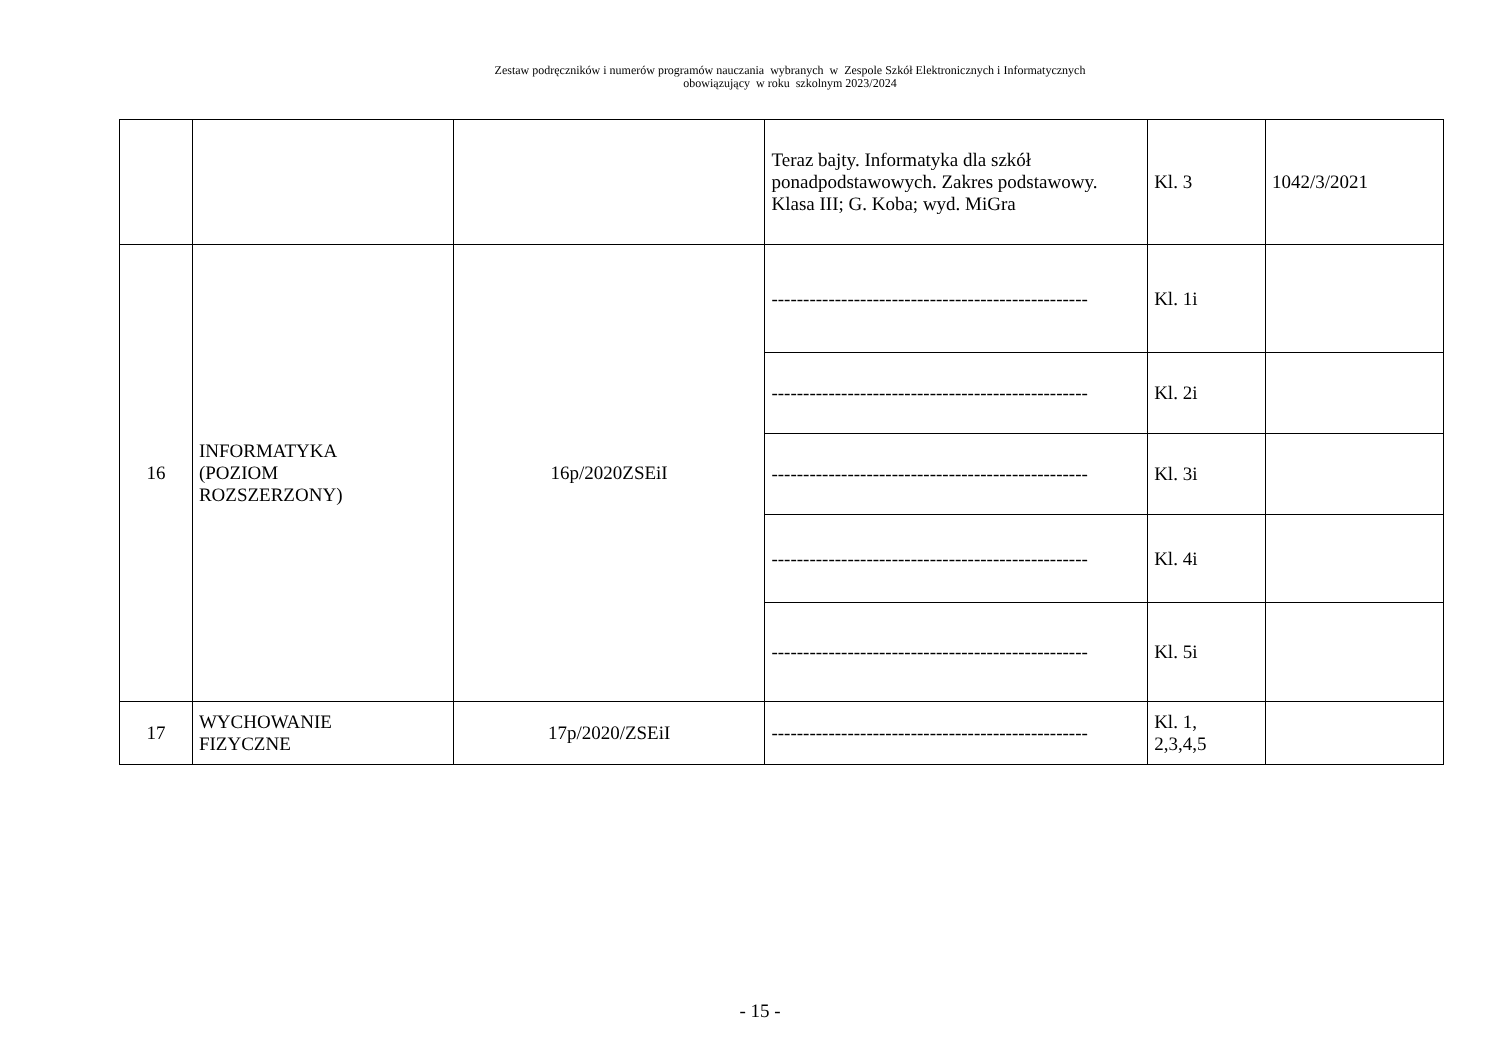Zestaw podręczników i numerów programów nauczania wybranych w Zespole Szkół Elektronicznych i Informatycznych
obowiązujący w roku szkolnym 2023/2024
| | | | Teraz bajty. Informatyka dla szkół ponadpodstawowych. Zakres podstawowy. Klasa III; G. Koba; wyd. MiGra | Kl. 3 | 1042/3/2021 |
| 16 | INFORMATYKA (POZIOM ROZSZERZONY) | 16p/2020ZSEiI | -------------------------------------------------- | Kl. 1i | |
| | | | -------------------------------------------------- | Kl. 2i | |
| | | | -------------------------------------------------- | Kl. 3i | |
| | | | -------------------------------------------------- | Kl. 4i | |
| | | | -------------------------------------------------- | Kl. 5i | |
| 17 | WYCHOWANIE FIZYCZNE | 17p/2020/ZSEiI | -------------------------------------------------- | Kl. 1, 2,3,4,5 | |
- 15 -